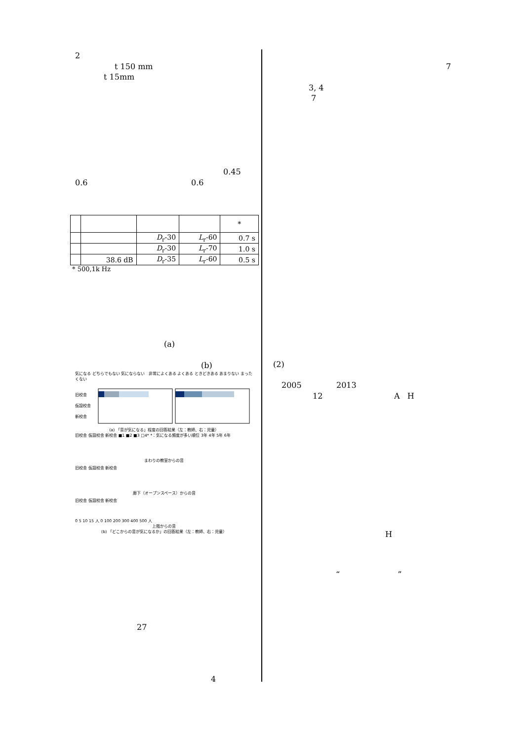2
t 150 mm
t 15mm
0.45
0.6 0.6
| | | | | * |
| | | D<sub>r</sub>-30 | L<sub>r</sub>-60 | 0.7 s |
| | | D<sub>r</sub>-30 | L<sub>r</sub>-70 | 1.0 s |
| | 38.6 dB | D<sub>r</sub>-35 | L<sub>r</sub>-60 | 0.5 s |
* 500,1k Hz
(a)
(b)
気になる どちらでもない 気にならない 非常によくある よくある ときどきある あまりない まったくない
旧校舎
仮設校舎
新校舎
(a) 「音が気になる」程度の回答結果（左：教師、右：児童）
旧校舎 仮設校舎 新校舎 ■1 ■2 ■3 □4* *：気になる頻度が多い順位 3年 4年 5年 6年
まわりの教室からの音
旧校舎 仮設校舎 新校舎
廊下（オープンスペース）からの音
旧校舎 仮設校舎 新校舎
0 5 10 15 人 0 100 200 300 400 500 人
上階からの音
(b) 「どこからの音が気になるか」の回答結果（左：教師、右：児童）
27
4
7
3, 4
7
(2)
2005 2013
12 A H
H
“ ”